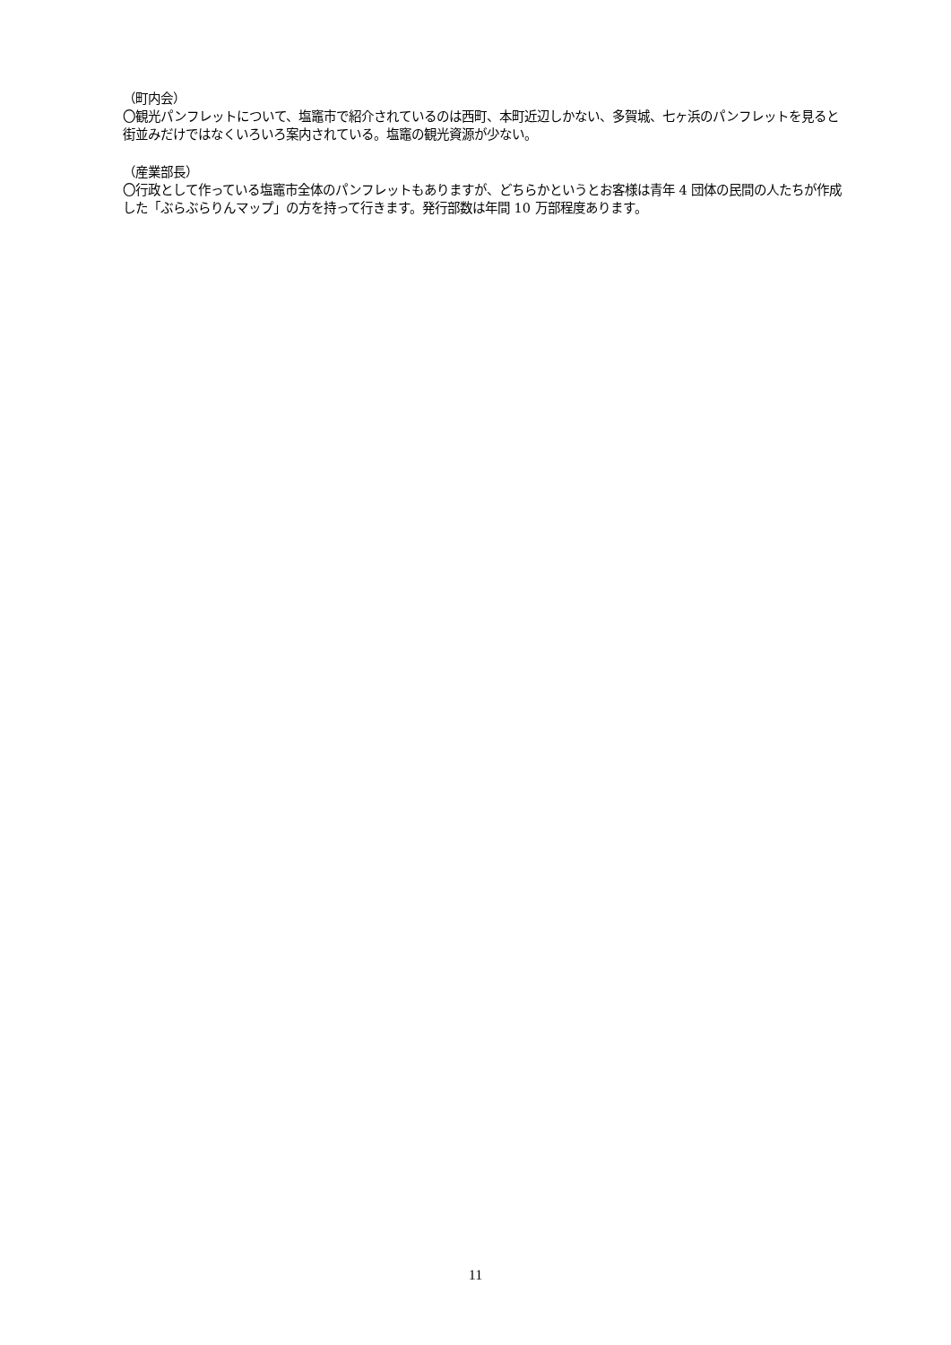（町内会）
〇観光パンフレットについて、塩竈市で紹介されているのは西町、本町近辺しかない、多賀城、七ヶ浜のパンフレットを見ると街並みだけではなくいろいろ案内されている。塩竈の観光資源が少ない。
（産業部長）
〇行政として作っている塩竈市全体のパンフレットもありますが、どちらかというとお客様は青年 4 団体の民間の人たちが作成した「ぶらぶらりんマップ」の方を持って行きます。発行部数は年間 10 万部程度あります。
11